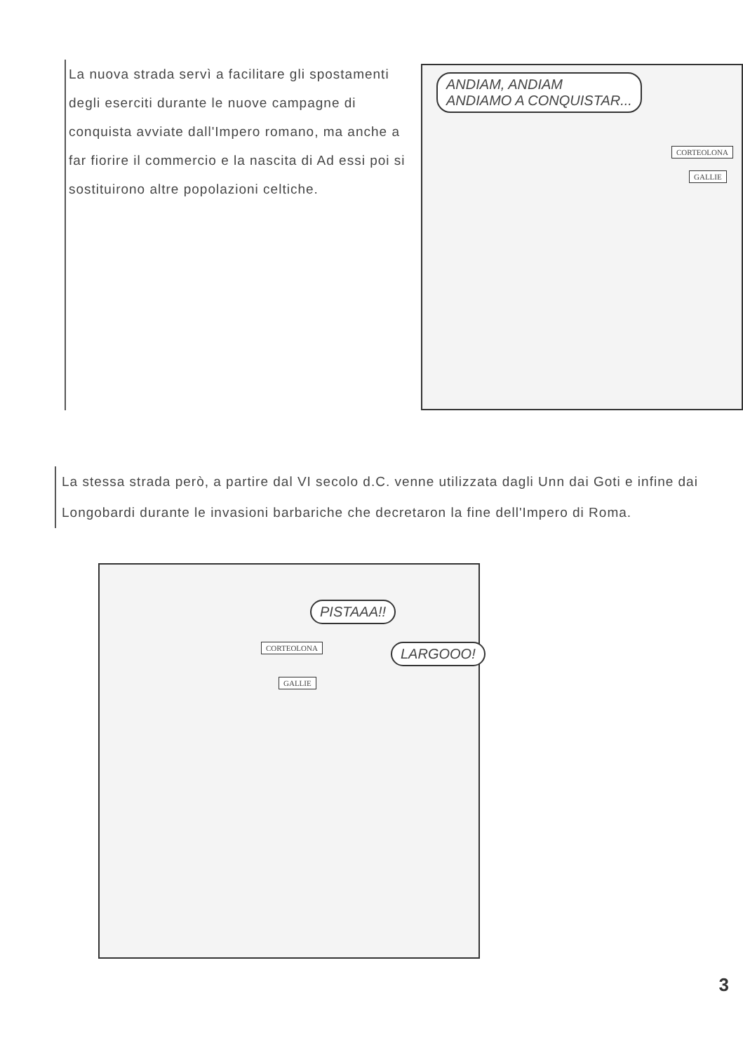La nuova strada servì a facilitare gli spostamenti degli eserciti durante le nuove campagne di conquista avviate dall'Impero romano, ma anche a far fiorire il commercio e la nascita di Ad essi poi si sostituirono altre popolazioni celtiche.
ANDIAM, ANDIAM
ANDIAMO A CONQUISTAR...
CORTEOLONA
GALLIE
La stessa strada però, a partire dal VI secolo d.C. venne utilizzata dagli Unn dai Goti e infine dai Longobardi durante le invasioni barbariche che decretaron la fine dell'Impero di Roma.
PISTAAA!!
CORTEOLONA LARGOOO!
GALLIE
3